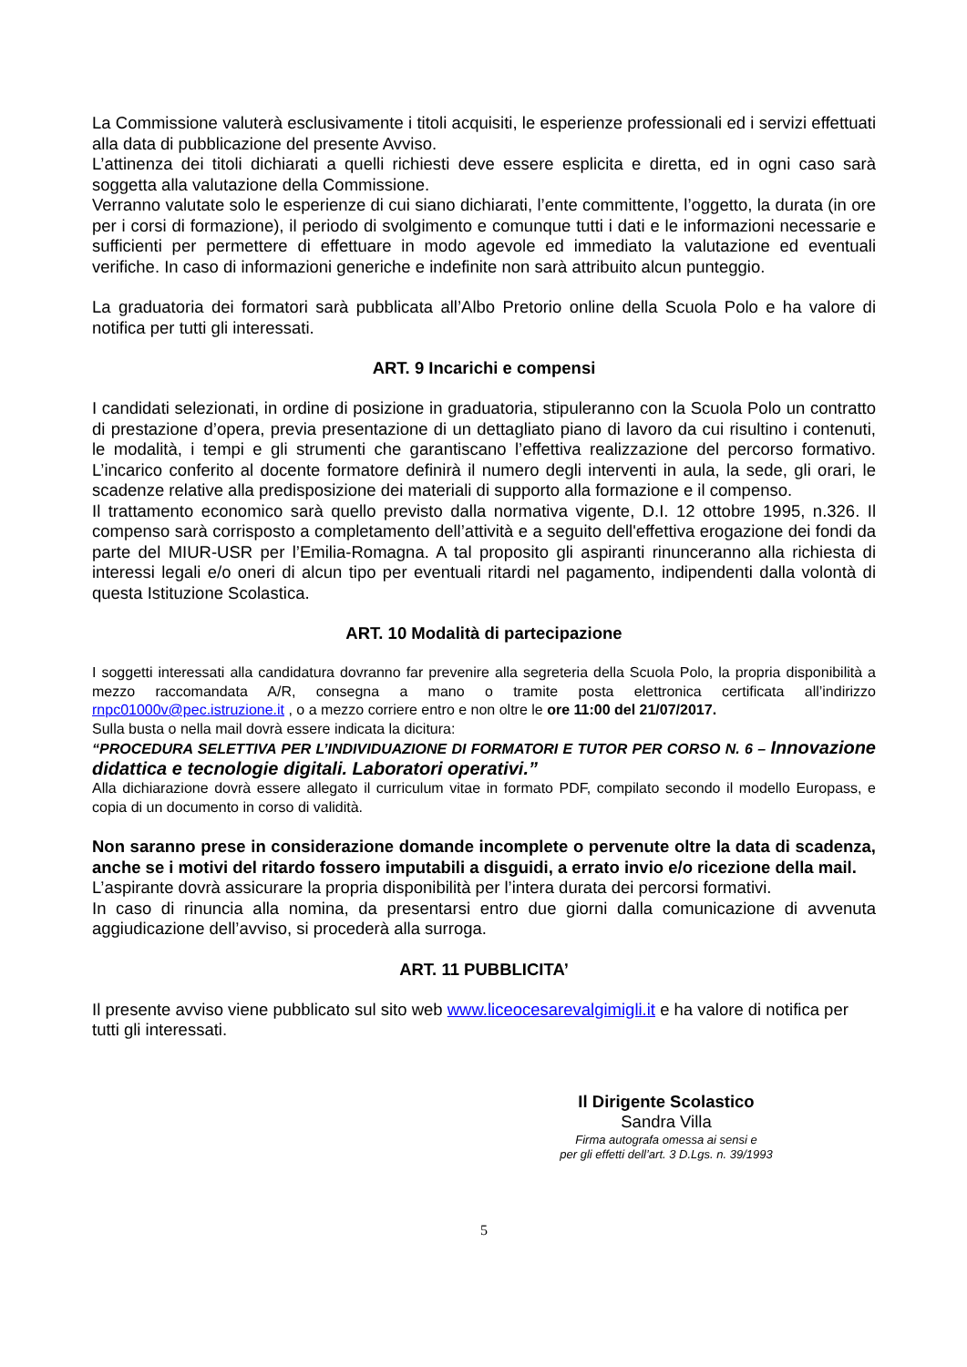La Commissione valuterà esclusivamente i titoli acquisiti, le esperienze professionali ed i servizi effettuati alla data di pubblicazione del presente Avviso.
L’attinenza dei titoli dichiarati a quelli richiesti deve essere esplicita e diretta, ed in ogni caso sarà soggetta alla valutazione della Commissione.
Verranno valutate solo le esperienze di cui siano dichiarati, l’ente committente, l’oggetto, la durata (in ore per i corsi di formazione), il periodo di svolgimento e comunque tutti i dati e le informazioni necessarie e sufficienti per permettere di effettuare in modo agevole ed immediato la valutazione ed eventuali verifiche. In caso di informazioni generiche e indefinite non sarà attribuito alcun punteggio.
La graduatoria dei formatori sarà pubblicata all’Albo Pretorio online della Scuola Polo e ha valore di notifica per tutti gli interessati.
ART. 9 Incarichi e compensi
I candidati selezionati, in ordine di posizione in graduatoria, stipuleranno con la Scuola Polo un contratto di prestazione d’opera, previa presentazione di un dettagliato piano di lavoro da cui risultino i contenuti, le modalità, i tempi e gli strumenti che garantiscano l’effettiva realizzazione del percorso formativo. L’incarico conferito al docente formatore definirà il numero degli interventi in aula, la sede, gli orari, le scadenze relative alla predisposizione dei materiali di supporto alla formazione e il compenso.
Il trattamento economico sarà quello previsto dalla normativa vigente, D.I. 12 ottobre 1995, n.326. Il compenso sarà corrisposto a completamento dell’attività e a seguito dell'effettiva erogazione dei fondi da parte del MIUR-USR per l’Emilia-Romagna. A tal proposito gli aspiranti rinunceranno alla richiesta di interessi legali e/o oneri di alcun tipo per eventuali ritardi nel pagamento, indipendenti dalla volontà di questa Istituzione Scolastica.
ART. 10 Modalità di partecipazione
I soggetti interessati alla candidatura dovranno far prevenire alla segreteria della Scuola Polo, la propria disponibilità a mezzo raccomandata A/R, consegna a mano o tramite posta elettronica certificata all’indirizzo rnpc01000v@pec.istruzione.it , o a mezzo corriere entro e non oltre le ore 11:00 del 21/07/2017.
Sulla busta o nella mail dovrà essere indicata la dicitura:
“PROCEDURA SELETTIVA PER L’INDIVIDUAZIONE DI FORMATORI E TUTOR PER CORSO N. 6 – Innovazione didattica e tecnologie digitali. Laboratori operativi.”
Alla dichiarazione dovrà essere allegato il curriculum vitae in formato PDF, compilato secondo il modello Europass, e copia di un documento in corso di validità.
Non saranno prese in considerazione domande incomplete o pervenute oltre la data di scadenza, anche se i motivi del ritardo fossero imputabili a disguidi, a errato invio e/o ricezione della mail.
L’aspirante dovrà assicurare la propria disponibilità per l’intera durata dei percorsi formativi.
In caso di rinuncia alla nomina, da presentarsi entro due giorni dalla comunicazione di avvenuta aggiudicazione dell’avviso, si procederà alla surroga.
ART. 11 PUBBLICITA’
Il presente avviso viene pubblicato sul sito web www.liceocesarevalgimigli.it e ha valore di notifica per tutti gli interessati.
Il Dirigente Scolastico
Sandra Villa
Firma autografa omessa ai sensi e
per gli effetti dell’art. 3 D.Lgs. n. 39/1993
5